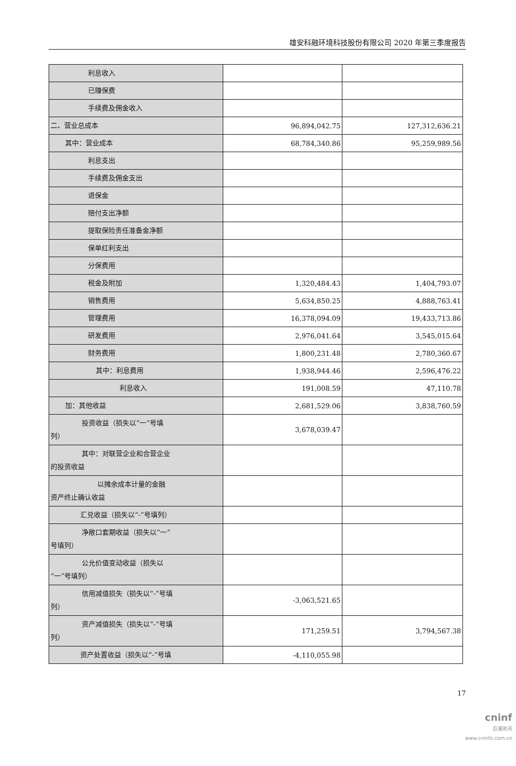雄安科融环境科技股份有限公司 2020 年第三季度报告
| 利息收入 | | |
| 已赚保费 | | |
| 手续费及佣金收入 | | |
| 二、营业总成本 | 96,894,042.75 | 127,312,636.21 |
| 其中：营业成本 | 68,784,340.86 | 95,259,989.56 |
| 利息支出 | | |
| 手续费及佣金支出 | | |
| 退保金 | | |
| 赔付支出净额 | | |
| 提取保险责任准备金净额 | | |
| 保单红利支出 | | |
| 分保费用 | | |
| 税金及附加 | 1,320,484.43 | 1,404,793.07 |
| 销售费用 | 5,634,850.25 | 4,888,763.41 |
| 管理费用 | 16,378,094.09 | 19,433,713.86 |
| 研发费用 | 2,976,041.64 | 3,545,015.64 |
| 财务费用 | 1,800,231.48 | 2,780,360.67 |
| 其中：利息费用 | 1,938,944.46 | 2,596,476.22 |
| 利息收入 | 191,008.59 | 47,110.78 |
| 加：其他收益 | 2,681,529.06 | 3,838,760.59 |
| 投资收益（损失以“一”号填 列） | 3,678,039.47 | |
| 其中：对联营企业和合营企业 的投资收益 | | |
| 以摊余成本计量的金融 资产终止确认收益 | | |
| 汇兑收益（损失以“-”号填列） | | |
| 净敞口套期收益（损失以“一” 号填列） | | |
| 公允价值变动收益（损失以 “一”号填列） | | |
| 信用减值损失（损失以“-”号填 列） | -3,063,521.65 | |
| 资产减值损失（损失以“-”号填 列） | 171,259.51 | 3,794,567.38 |
| 资产处置收益（损失以“-”号填 | -4,110,055.98 | |
17
cninf
巨潮资讯
www.cninfo.com.cn